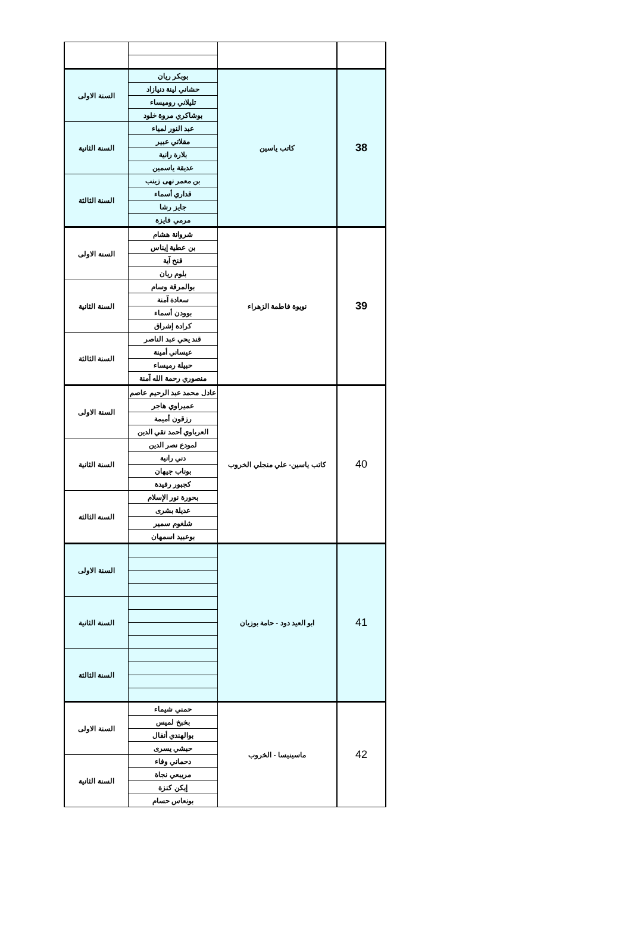| 38 | كاتب ياسين | بوبكر ريان | السنة الاولى |
| | | حشاني لينة دنيازاد | |
| | | تليلاني روميساء | |
| | | بوشاكري مروة خلود | |
| | | عبد النور لمياء | السنة الثانية |
| | | مقلاتي عبير | |
| | | بلارة رانية | |
| | | عديقة ياسمين | |
| | | بن معمر نهى زينب | السنة الثالثة |
| | | قداري أسماء | |
| | | جايز رشا | |
| | | مرمي فايزة | |
| 39 | نويوة فاطمة الزهراء | شروانة هشام | السنة الاولى |
| | | بن عطية إيناس | |
| | | فنخ آية | |
| | | بلوم ريان | |
| | | بوالمرقة وسام | السنة الثانية |
| | | سعادة آمنة | |
| | | بوودن أسماء | |
| | | كرادة إشراق | |
| | | قند يحي عبد الناصر | السنة الثالثة |
| | | عيساني أمينة | |
| | | حبيلة رميساء | |
| | | منصوري رحمة الله آمنة | |
| 40 | كاتب ياسين- علي منجلي الخروب | عادل محمد عبد الرحيم عاصم | السنة الاولى |
| | | عميراوي هاجر | |
| | | رزقون أميمة | |
| | | العرباوي أحمد تقي الدين | |
| | | لمودع نصر الدين | السنة الثانية |
| | | دني رانية | |
| | | بوناب جيهان | |
| | | كجبور رفيدة | |
| | | بحورة نور الإسلام | السنة الثالثة |
| | | عديلة بشرى | |
| | | شلغوم سمير | |
| | | بوعبيد اسمهان | |
| 41 | ابو العيد دود - حامة بوزيان | | السنة الاولى |
| | | | السنة الثانية |
| | | | السنة الثالثة |
| 42 | ماسينيسا - الخروب | حمني شيماء | السنة الاولى |
| | | بخبخ لميس | |
| | | بوالهندي أنفال | |
| | | حبشي يسرى | |
| | | دحماني وفاء | السنة الثانية |
| | | مريبعي نجاة | |
| | | إيكن كنزة | |
| | | بونعاس حسام | |